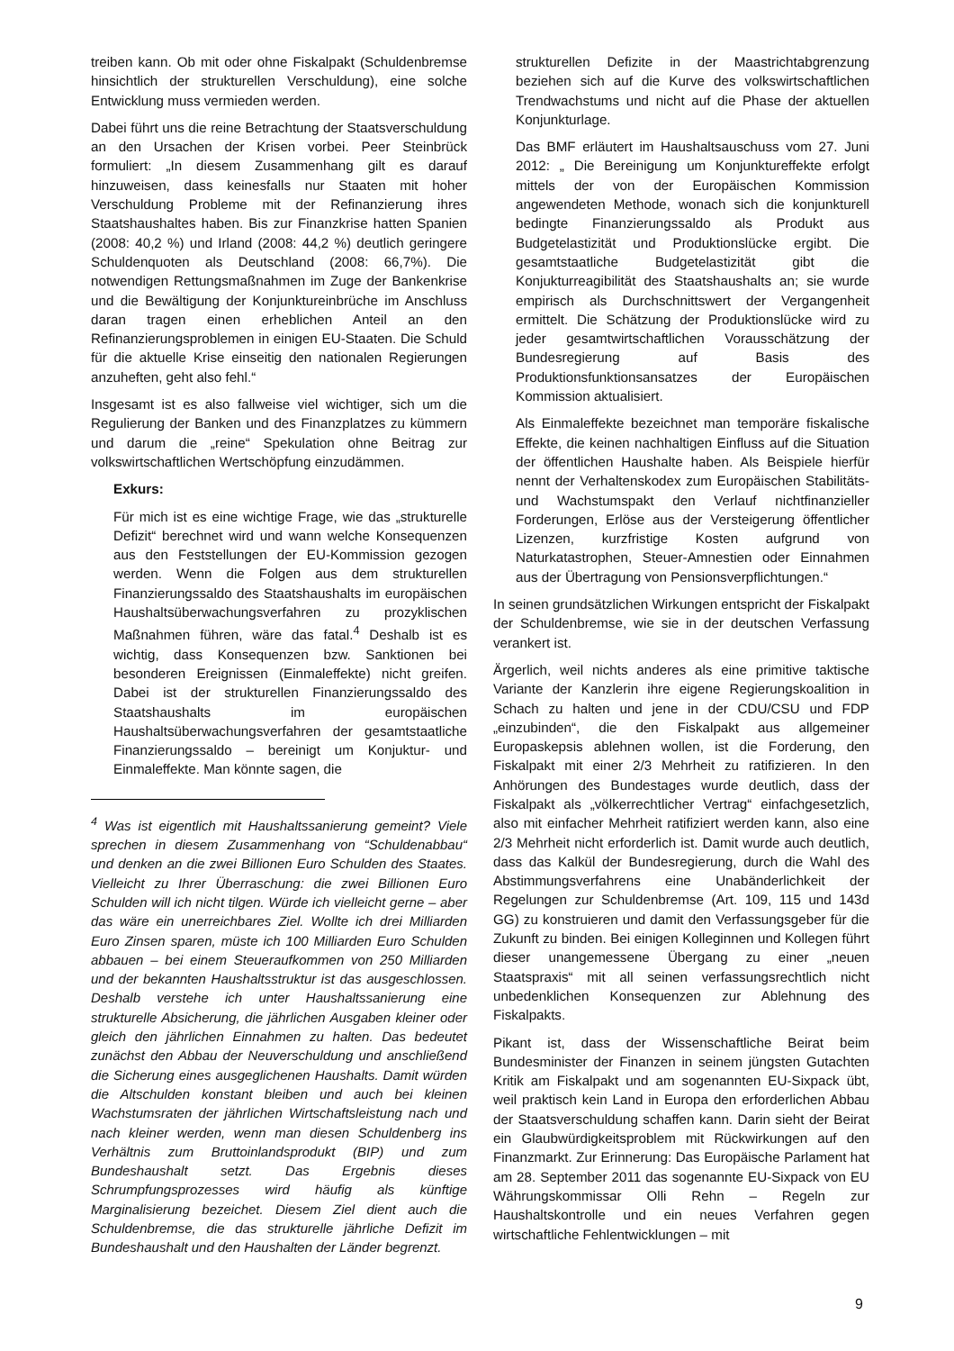treiben kann. Ob mit oder ohne Fiskalpakt (Schuldenbremse hinsichtlich der strukturellen Verschuldung), eine solche Entwicklung muss vermieden werden.
Dabei führt uns die reine Betrachtung der Staatsverschuldung an den Ursachen der Krisen vorbei. Peer Steinbrück formuliert: „In diesem Zusammenhang gilt es darauf hinzuweisen, dass keinesfalls nur Staaten mit hoher Verschuldung Probleme mit der Refinanzierung ihres Staatshaushaltes haben. Bis zur Finanzkrise hatten Spanien (2008: 40,2 %) und Irland (2008: 44,2 %) deutlich geringere Schuldenquoten als Deutschland (2008: 66,7%). Die notwendigen Rettungsmaßnahmen im Zuge der Bankenkrise und die Bewältigung der Konjunktureinbrüche im Anschluss daran tragen einen erheblichen Anteil an den Refinanzierungsproblemen in einigen EU-Staaten. Die Schuld für die aktuelle Krise einseitig den nationalen Regierungen anzuheften, geht also fehl.“
Insgesamt ist es also fallweise viel wichtiger, sich um die Regulierung der Banken und des Finanzplatzes zu kümmern und darum die „reine“ Spekulation ohne Beitrag zur volkswirtschaftlichen Wertschöpfung einzudämmen.
Exkurs:
Für mich ist es eine wichtige Frage, wie das „strukturelle Defizit“ berechnet wird und wann welche Konsequenzen aus den Feststellungen der EU-Kommission gezogen werden. Wenn die Folgen aus dem strukturellen Finanzierungssaldo des Staatshaushalts im europäischen Haushaltsüberwachungsverfahren zu prozyklischen Maßnahmen führen, wäre das fatal.<sup>4</sup> Deshalb ist es wichtig, dass Konsequenzen bzw. Sanktionen bei besonderen Ereignissen (Einmaleffekte) nicht greifen. Dabei ist der strukturellen Finanzierungssaldo des Staatshaushalts im europäischen Haushaltsüberwachungsverfahren der gesamtstaatliche Finanzierungssaldo – bereinigt um Konjuktur- und Einmaleffekte. Man könnte sagen, die
<sup>4</sup> Was ist eigentlich mit Haushaltssanierung gemeint? Viele sprechen in diesem Zusammenhang von “Schuldenabbau“ und denken an die zwei Billionen Euro Schulden des Staates. Vielleicht zu Ihrer Überraschung: die zwei Billionen Euro Schulden will ich nicht tilgen. Würde ich vielleicht gerne – aber das wäre ein unerreichbares Ziel. Wollte ich drei Milliarden Euro Zinsen sparen, müste ich 100 Milliarden Euro Schulden abbauen – bei einem Steueraufkommen von 250 Milliarden und der bekannten Haushaltsstruktur ist das ausgeschlossen. Deshalb verstehe ich unter Haushaltssanierung eine strukturelle Absicherung, die jährlichen Ausgaben kleiner oder gleich den jährlichen Einnahmen zu halten. Das bedeutet zunächst den Abbau der Neuverschuldung und anschließend die Sicherung eines ausgeglichenen Haushalts. Damit würden die Altschulden konstant bleiben und auch bei kleinen Wachstumsraten der jährlichen Wirtschaftsleistung nach und nach kleiner werden, wenn man diesen Schuldenberg ins Verhältnis zum Bruttoinlandsprodukt (BIP) und zum Bundeshaushalt setzt. Das Ergebnis dieses Schrumpfungsprozesses wird häufig als künftige Marginalisierung bezeichet. Diesem Ziel dient auch die Schuldenbremse, die das strukturelle jährliche Defizit im Bundeshaushalt und den Haushalten der Länder begrenzt.
strukturellen Defizite in der Maastrichtabgrenzung beziehen sich auf die Kurve des volkswirtschaftlichen Trendwachstums und nicht auf die Phase der aktuellen Konjunkturlage.
Das BMF erläutert im Haushaltsauschuss vom 27. Juni 2012: „ Die Bereinigung um Konjunktureffekte erfolgt mittels der von der Europäischen Kommission angewendeten Methode, wonach sich die konjunkturell bedingte Finanzierungssaldo als Produkt aus Budgetelastizität und Produktionslücke ergibt. Die gesamtstaatliche Budgetelastizität gibt die Konjukturreagibilität des Staatshaushalts an; sie wurde empirisch als Durchschnittswert der Vergangenheit ermittelt. Die Schätzung der Produktionslücke wird zu jeder gesamtwirtschaftlichen Vorausschätzung der Bundesregierung auf Basis des Produktionsfunktionsansatzes der Europäischen Kommission aktualisiert.
Als Einmaleffekte bezeichnet man temporäre fiskalische Effekte, die keinen nachhaltigen Einfluss auf die Situation der öffentlichen Haushalte haben. Als Beispiele hierfür nennt der Verhaltenskodex zum Europäischen Stabilitäts- und Wachstumspakt den Verlauf nichtfinanzieller Forderungen, Erlöse aus der Versteigerung öffentlicher Lizenzen, kurzfristige Kosten aufgrund von Naturkatastrophen, Steuer-Amnestien oder Einnahmen aus der Übertragung von Pensionsverpflichtungen.“
In seinen grundsätzlichen Wirkungen entspricht der Fiskalpakt der Schuldenbremse, wie sie in der deutschen Verfassung verankert ist.
Ärgerlich, weil nichts anderes als eine primitive taktische Variante der Kanzlerin ihre eigene Regierungskoalition in Schach zu halten und jene in der CDU/CSU und FDP „einzubinden“, die den Fiskalpakt aus allgemeiner Europaskepsis ablehnen wollen, ist die Forderung, den Fiskalpakt mit einer 2/3 Mehrheit zu ratifizieren. In den Anhörungen des Bundestages wurde deutlich, dass der Fiskalpakt als „völkerrechtlicher Vertrag“ einfachgesetzlich, also mit einfacher Mehrheit ratifiziert werden kann, also eine 2/3 Mehrheit nicht erforderlich ist. Damit wurde auch deutlich, dass das Kalkül der Bundesregierung, durch die Wahl des Abstimmungsverfahrens eine Unabänderlichkeit der Regelungen zur Schuldenbremse (Art. 109, 115 und 143d GG) zu konstruieren und damit den Verfassungsgeber für die Zukunft zu binden. Bei einigen Kolleginnen und Kollegen führt dieser unangemessene Übergang zu einer „neuen Staatspraxis“ mit all seinen verfassungsrechtlich nicht unbedenklichen Konsequenzen zur Ablehnung des Fiskalpakts.
Pikant ist, dass der Wissenschaftliche Beirat beim Bundesminister der Finanzen in seinem jüngsten Gutachten Kritik am Fiskalpakt und am sogenannten EU-Sixpack übt, weil praktisch kein Land in Europa den erforderlichen Abbau der Staatsverschuldung schaffen kann. Darin sieht der Beirat ein Glaubwürdigkeitsproblem mit Rückwirkungen auf den Finanzmarkt. Zur Erinnerung: Das Europäische Parlament hat am 28. September 2011 das sogenannte EU-Sixpack von EU Währungskommissar Olli Rehn – Regeln zur Haushaltskontrolle und ein neues Verfahren gegen wirtschaftliche Fehlentwicklungen – mit
9